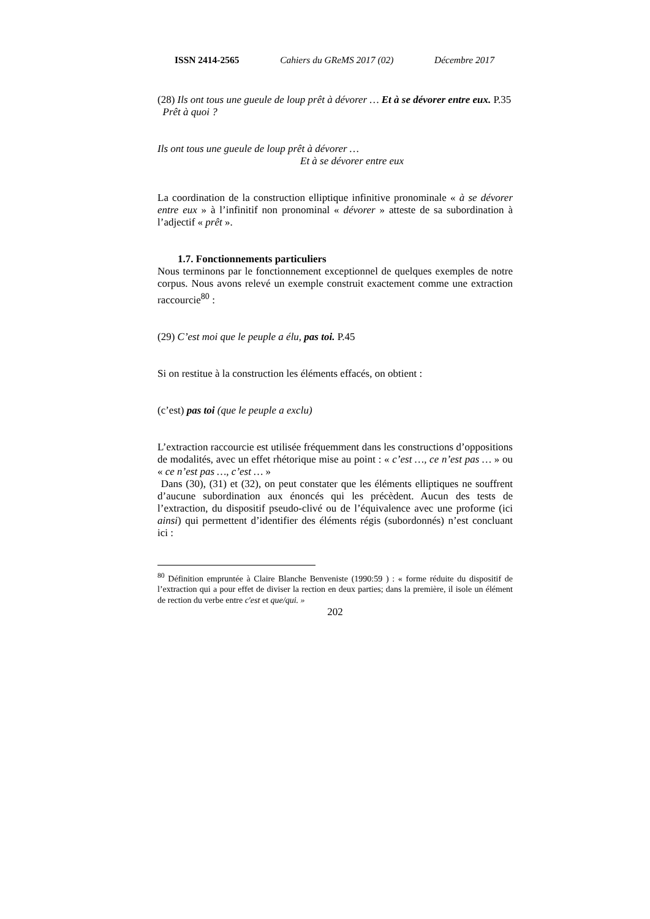ISSN 2414-2565 Cahiers du GReMS 2017 (02) Décembre 2017
(28) Ils ont tous une gueule de loup prêt à dévorer … Et à se dévorer entre eux. P.35
Prêt à quoi ?
Ils ont tous une gueule de loup prêt à dévorer …
Et à se dévorer entre eux
La coordination de la construction elliptique infinitive pronominale « à se dévorer entre eux » à l’infinitif non pronominal « dévorer » atteste de sa subordination à l’adjectif « prêt ».
1.7. Fonctionnements particuliers
Nous terminons par le fonctionnement exceptionnel de quelques exemples de notre corpus. Nous avons relevé un exemple construit exactement comme une extraction raccourcie<sup>80</sup> :
(29) C’est moi que le peuple a élu, pas toi. P.45
Si on restitue à la construction les éléments effacés, on obtient :
(c’est) pas toi (que le peuple a exclu)
L’extraction raccourcie est utilisée fréquemment dans les constructions d’oppositions de modalités, avec un effet rhétorique mise au point : « c’est …, ce n’est pas … » ou « ce n’est pas …, c’est … »
Dans (30), (31) et (32), on peut constater que les éléments elliptiques ne souffrent d’aucune subordination aux énoncés qui les précèdent. Aucun des tests de l’extraction, du dispositif pseudo-clivé ou de l’équivalence avec une proforme (ici ainsi) qui permettent d’identifier des éléments régis (subordonnés) n’est concluant ici :
<sup>80</sup> Définition empruntée à Claire Blanche Benveniste (1990:59 ) : « forme réduite du dispositif de l’extraction qui a pour effet de diviser la rection en deux parties; dans la première, il isole un élément de rection du verbe entre c'est et que/qui. »
202